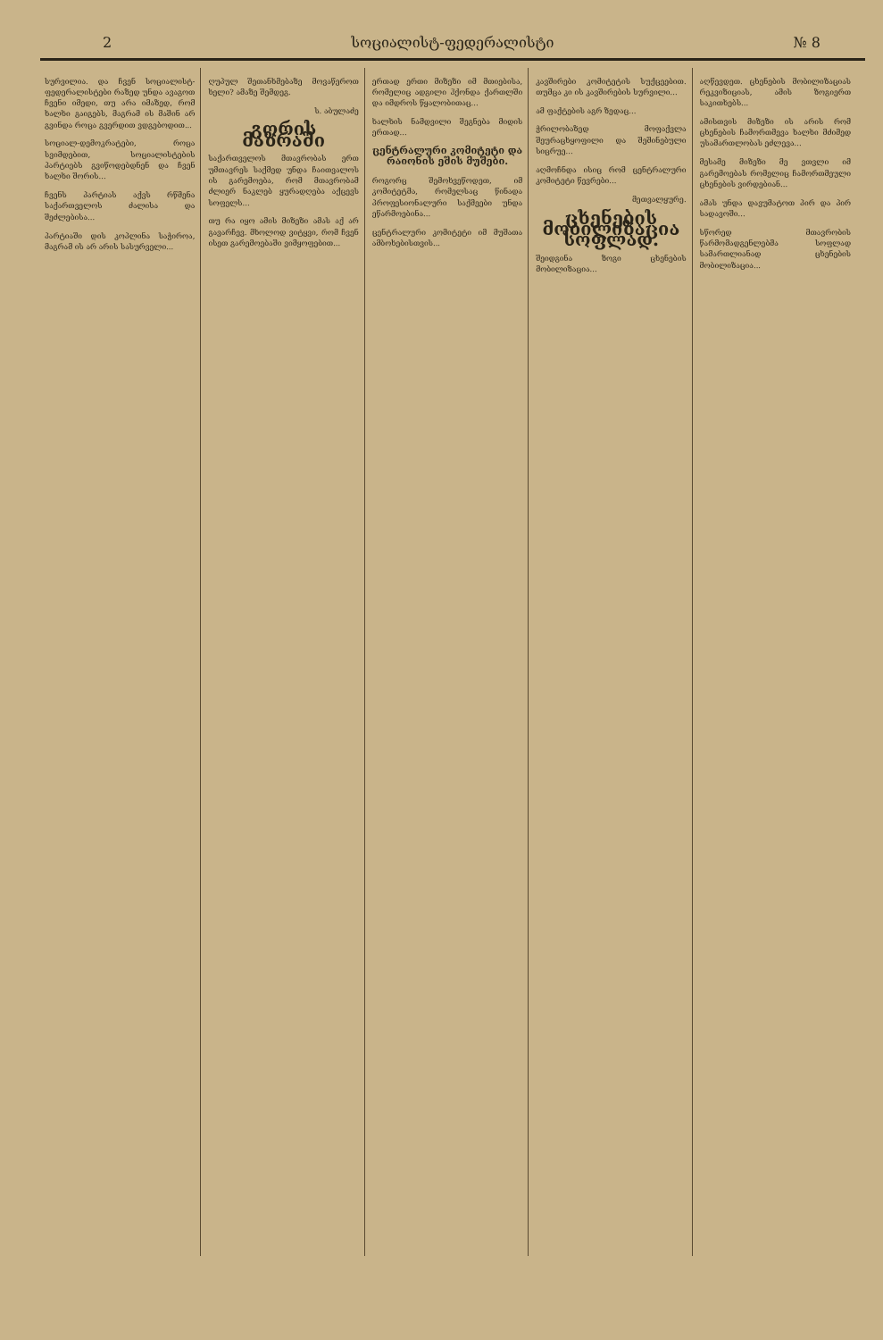2 სოციალისტ-ფედერალისტი № 8
სურვილია. და ჩვენ სოციალისტ-ფედერალისტები რაზედ უნდა ავაგოთ ჩვენი იმედი, თუ არა იმაზედ, რომ ხალხი გაიგებს, მაგრამ ის მაშინ არ გვინდა როცა გვერდით ვდგებოდით...
სოციალ-დემოკრატები, როცა სვიმდებით, სოციალისტების პარტიებს გვიწოდებდნენ და ჩვენ ხალხი შორის...
ჩვენს პარტიას აქვს რწმენა საქართველოს ძალისა და შეძლებისა...
პარტიაში დის კოპლინა საჭიროა, მაგრამ ის არ არის სასურველი...
ღუპულ შეთანხმებაზე მოვაწეროთ ხელი? ამაზე შემდეგ.
ს. აბულაძე
გორის მაზრაში
საქართველოს მთავრობას ერთ უმთავრეს საქმედ უნდა ჩაითვალოს ის გარემოება, რომ მთავრობამ ძლიერ ნაკლებ ყურადღება აქცევს სოფელს...
თუ რა იყო ამის მიზეზი ამას აქ არ გავარჩევ. მხოლოდ ვიტყვი, რომ ჩვენ ისეთ გარემოებაში ვიმყოფებით...
ერთად ერთი მიზეზი იმ მთიებისა, რომელიც ადგილი ჰქონდა ქართლში და იმდროს წყალობითაც...
ხალხის ნამდვილი შეგნება მიდის ერთად...
ცენტრალური კომიტეტი და რაიონის ეშის მუშები.
როგორც შემოხვეწოდეთ, იმ კომიტეტმა, რომელსაც წინადა პროფესიონალური საქმეები უნდა ეწარმოებინა...
ცენტრალური კომიტეტი იმ მუშათა ამბოხებისთვის...
კავშირები კომიტეტის სუქცეებით. თუმცა კი ის კავშირების სურვილი...
ამ ფაქტების აგრ ზედაც...
ჭრილობაზედ მოფაქვლა შეურაცხყოფილი და შეშინებული სიცრუე...
აღმოჩნდა ისიც რომ ცენტრალური კომიტეტი წევრები...
მეთვალყურე.
ცხენების მობილიზაცია სოფლად.
შეიდგინა ზოგი ცხენების მობილიზაცია...
აღწევდეთ. ცხენების მობილიზაციას რეკვიზიციას, ამის ზოგიერთ საკითხებს...
ამისთვის მიზეზი ის არის რომ ცხენების ჩამორთმევა ხალხი მძიმედ უსამართლობას ეძლევა...
მესამე მიზეზი მე ვთვლი იმ გარემოებას რომელიც ჩამორთმეული ცხენების ვირდებიან...
ამას უნდა დავუმატოთ პირ და პირ სადავოში...
სწორედ მთავრობის წარმომადგენლებმა სოფლად სამართლიანად ცხენების მობილიზაცია...